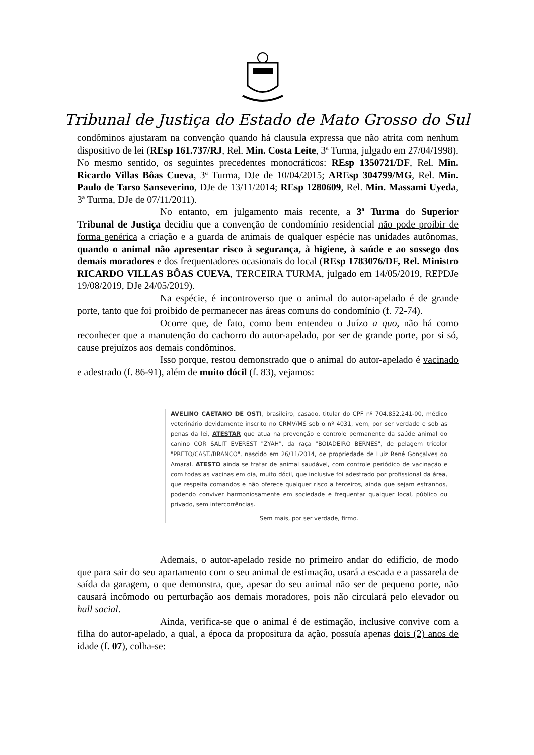Tribunal de Justiça do Estado de Mato Grosso do Sul
condôminos ajustaram na convenção quando há clausula expressa que não atrita com nenhum dispositivo de lei (REsp 161.737/RJ, Rel. Min. Costa Leite, 3ª Turma, julgado em 27/04/1998). No mesmo sentido, os seguintes precedentes monocráticos: REsp 1350721/DF, Rel. Min. Ricardo Villas Bôas Cueva, 3ª Turma, DJe de 10/04/2015; AREsp 304799/MG, Rel. Min. Paulo de Tarso Sanseverino, DJe de 13/11/2014; REsp 1280609, Rel. Min. Massami Uyeda, 3ª Turma, DJe de 07/11/2011).
No entanto, em julgamento mais recente, a 3ª Turma do Superior Tribunal de Justiça decidiu que a convenção de condomínio residencial não pode proibir de forma genérica a criação e a guarda de animais de qualquer espécie nas unidades autônomas, quando o animal não apresentar risco à segurança, à higiene, à saúde e ao sossego dos demais moradores e dos frequentadores ocasionais do local (REsp 1783076/DF, Rel. Ministro RICARDO VILLAS BÔAS CUEVA, TERCEIRA TURMA, julgado em 14/05/2019, REPDJe 19/08/2019, DJe 24/05/2019).
Na espécie, é incontroverso que o animal do autor-apelado é de grande porte, tanto que foi proibido de permanecer nas áreas comuns do condomínio (f. 72-74).
Ocorre que, de fato, como bem entendeu o Juízo a quo, não há como reconhecer que a manutenção do cachorro do autor-apelado, por ser de grande porte, por si só, cause prejuízos aos demais condôminos.
Isso porque, restou demonstrado que o animal do autor-apelado é vacinado e adestrado (f. 86-91), além de muito dócil (f. 83), vejamos:
AVELINO CAETANO DE OSTI, brasileiro, casado, titular do CPF nº 704.852.241-00, médico veterinário devidamente inscrito no CRMV/MS sob o nº 4031, vem, por ser verdade e sob as penas da lei, ATESTAR que atua na prevenção e controle permanente da saúde animal do canino COR SALIT EVEREST "ZYAH", da raça "BOIADEIRO BERNES", de pelagem tricolor "PRETO/CAST./BRANCO", nascido em 26/11/2014, de propriedade de Luiz Renê Gonçalves do Amaral. ATESTO ainda se tratar de animal saudável, com controle periódico de vacinação e com todas as vacinas em dia, muito dócil, que inclusive foi adestrado por profissional da área, que respeita comandos e não oferece qualquer risco a terceiros, ainda que sejam estranhos, podendo conviver harmoniosamente em sociedade e frequentar qualquer local, público ou privado, sem intercorrências.
Sem mais, por ser verdade, firmo.
Ademais, o autor-apelado reside no primeiro andar do edifício, de modo que para sair do seu apartamento com o seu animal de estimação, usará a escada e a passarela de saída da garagem, o que demonstra, que, apesar do seu animal não ser de pequeno porte, não causará incômodo ou perturbação aos demais moradores, pois não circulará pelo elevador ou hall social.
Ainda, verifica-se que o animal é de estimação, inclusive convive com a filha do autor-apelado, a qual, a época da propositura da ação, possuía apenas dois (2) anos de idade (f. 07), colha-se: